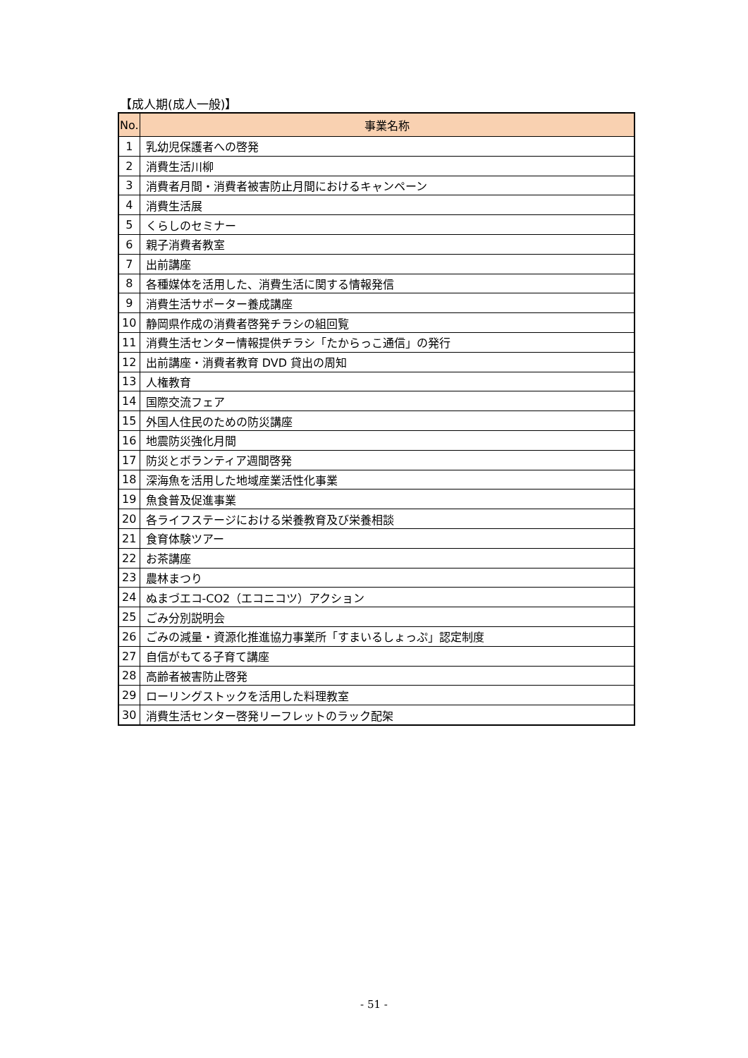【成人期(成人一般)】
| No. | 事業名称 |
| --- | --- |
| 1 | 乳幼児保護者への啓発 |
| 2 | 消費生活川柳 |
| 3 | 消費者月間・消費者被害防止月間におけるキャンペーン |
| 4 | 消費生活展 |
| 5 | くらしのセミナー |
| 6 | 親子消費者教室 |
| 7 | 出前講座 |
| 8 | 各種媒体を活用した、消費生活に関する情報発信 |
| 9 | 消費生活サポーター養成講座 |
| 10 | 静岡県作成の消費者啓発チラシの組回覧 |
| 11 | 消費生活センター情報提供チラシ「たからっこ通信」の発行 |
| 12 | 出前講座・消費者教育 DVD 貸出の周知 |
| 13 | 人権教育 |
| 14 | 国際交流フェア |
| 15 | 外国人住民のための防災講座 |
| 16 | 地震防災強化月間 |
| 17 | 防災とボランティア週間啓発 |
| 18 | 深海魚を活用した地域産業活性化事業 |
| 19 | 魚食普及促進事業 |
| 20 | 各ライフステージにおける栄養教育及び栄養相談 |
| 21 | 食育体験ツアー |
| 22 | お茶講座 |
| 23 | 農林まつり |
| 24 | ぬまづエコ-CO2（エコニコツ）アクション |
| 25 | ごみ分別説明会 |
| 26 | ごみの減量・資源化推進協力事業所「すまいるしょっぷ」認定制度 |
| 27 | 自信がもてる子育て講座 |
| 28 | 高齢者被害防止啓発 |
| 29 | ローリングストックを活用した料理教室 |
| 30 | 消費生活センター啓発リーフレットのラック配架 |
- 51 -